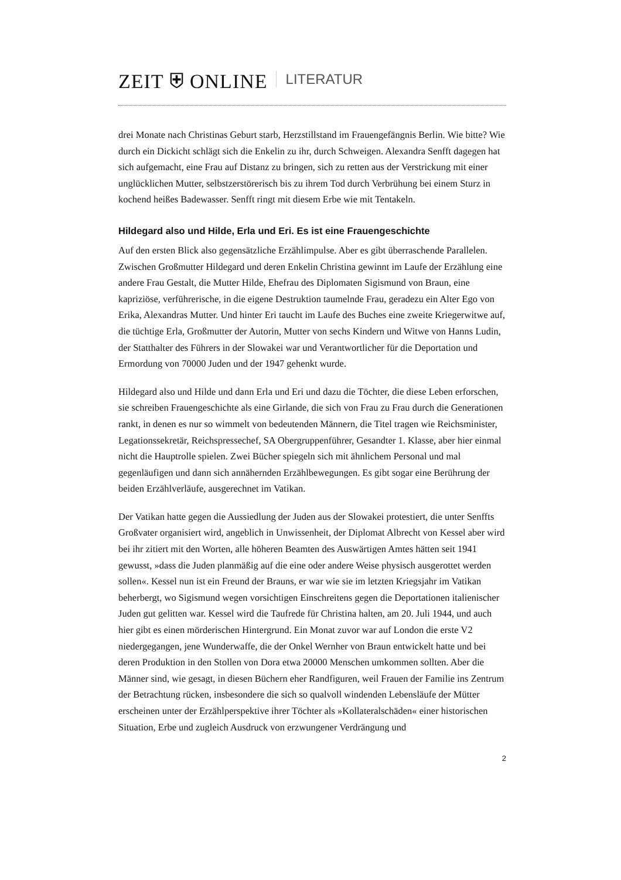ZEIT ⛨ ONLINE LITERATUR
drei Monate nach Christinas Geburt starb, Herzstillstand im Frauengefängnis Berlin. Wie bitte? Wie durch ein Dickicht schlägt sich die Enkelin zu ihr, durch Schweigen. Alexandra Senfft dagegen hat sich aufgemacht, eine Frau auf Distanz zu bringen, sich zu retten aus der Verstrickung mit einer unglücklichen Mutter, selbstzerstörerisch bis zu ihrem Tod durch Verbrühung bei einem Sturz in kochend heißes Badewasser. Senfft ringt mit diesem Erbe wie mit Tentakeln.
Hildegard also und Hilde, Erla und Eri. Es ist eine Frauengeschichte
Auf den ersten Blick also gegensätzliche Erzählimpulse. Aber es gibt überraschende Parallelen. Zwischen Großmutter Hildegard und deren Enkelin Christina gewinnt im Laufe der Erzählung eine andere Frau Gestalt, die Mutter Hilde, Ehefrau des Diplomaten Sigismund von Braun, eine kapriziöse, verführerische, in die eigene Destruktion taumelnde Frau, geradezu ein Alter Ego von Erika, Alexandras Mutter. Und hinter Eri taucht im Laufe des Buches eine zweite Kriegerwitwe auf, die tüchtige Erla, Großmutter der Autorin, Mutter von sechs Kindern und Witwe von Hanns Ludin, der Statthalter des Führers in der Slowakei war und Verantwortlicher für die Deportation und Ermordung von 70000 Juden und der 1947 gehenkt wurde.
Hildegard also und Hilde und dann Erla und Eri und dazu die Töchter, die diese Leben erforschen, sie schreiben Frauengeschichte als eine Girlande, die sich von Frau zu Frau durch die Generationen rankt, in denen es nur so wimmelt von bedeutenden Männern, die Titel tragen wie Reichsminister, Legationssekretär, Reichspressechef, SA Obergruppenführer, Gesandter 1. Klasse, aber hier einmal nicht die Hauptrolle spielen. Zwei Bücher spiegeln sich mit ähnlichem Personal und mal gegenläufigen und dann sich annähernden Erzählbewegungen. Es gibt sogar eine Berührung der beiden Erzählverläufe, ausgerechnet im Vatikan.
Der Vatikan hatte gegen die Aussiedlung der Juden aus der Slowakei protestiert, die unter Senffts Großvater organisiert wird, angeblich in Unwissenheit, der Diplomat Albrecht von Kessel aber wird bei ihr zitiert mit den Worten, alle höheren Beamten des Auswärtigen Amtes hätten seit 1941 gewusst, »dass die Juden planmäßig auf die eine oder andere Weise physisch ausgerottet werden sollen«. Kessel nun ist ein Freund der Brauns, er war wie sie im letzten Kriegsjahr im Vatikan beherbergt, wo Sigismund wegen vorsichtigen Einschreitens gegen die Deportationen italienischer Juden gut gelitten war. Kessel wird die Taufrede für Christina halten, am 20. Juli 1944, und auch hier gibt es einen mörderischen Hintergrund. Ein Monat zuvor war auf London die erste V2 niedergegangen, jene Wunderwaffe, die der Onkel Wernher von Braun entwickelt hatte und bei deren Produktion in den Stollen von Dora etwa 20000 Menschen umkommen sollten. Aber die Männer sind, wie gesagt, in diesen Büchern eher Randfiguren, weil Frauen der Familie ins Zentrum der Betrachtung rücken, insbesondere die sich so qualvoll windenden Lebensläufe der Mütter erscheinen unter der Erzählperspektive ihrer Töchter als »Kollateralschäden« einer historischen Situation, Erbe und zugleich Ausdruck von erzwungener Verdrängung und
2